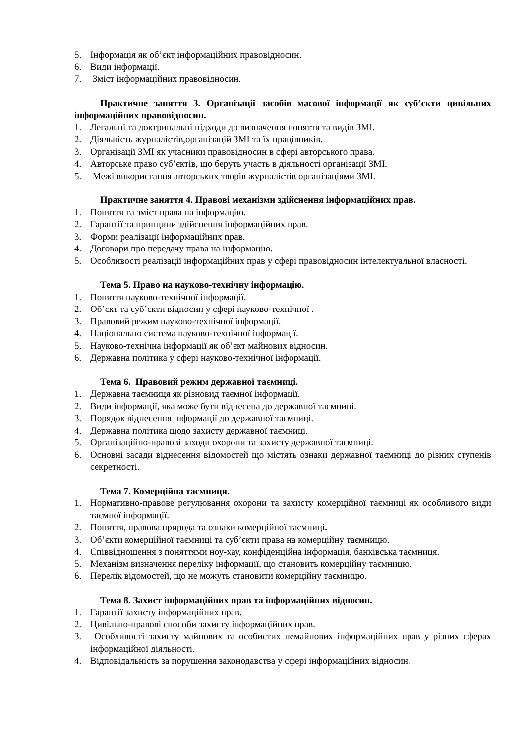5. Інформація як об’єкт інформаційних правовідносин.
6. Види інформації.
7. Зміст інформаційних правовідносин.
Практичне заняття 3. Організації засобів масової інформації як суб’єкти цивільних інформаційних правовідносин.
1. Легальні та доктринальні підходи до визначення поняття та видів ЗМІ.
2. Діяльність журналістів,організацій ЗМІ та їх працівників.
3. Організації ЗМІ як учасники правовідносин в сфері авторського права.
4. Авторське право суб’єктів, що беруть участь в діяльності організації ЗМІ.
5. Межі використання авторських творів журналістів організаціями ЗМІ.
Практичне заняття 4. Правові механізми здійснення інформаційних прав.
1. Поняття та зміст права на інформацію.
2. Гарантії та принципи здійснення інформаційних прав.
3. Форми реалізації інформаційних прав.
4. Договори про передачу права на інформацію.
5. Особливості реалізації інформаційних прав у сфері правовідносин інтелектуальної власності.
Тема 5. Право на науково-технічну інформацію.
1. Поняття науково-технічної інформації.
2. Об’єкт та суб’єкти відносин у сфері науково-технічної .
3. Правовий режим науково-технічної інформації.
4. Національно система науково-технічної інформації.
5. Науково-технічна інформації як об’єкт майнових відносин.
6. Державна політика у сфері науково-технічної інформації.
Тема 6. Правовий режим державної таємниці.
1. Державна таємниця як різновид таємної інформації.
2. Види інформації, яка може бути віднесена до державної таємниці.
3. Порядок віднесення інформації до державної таємниці.
4. Державна політика щодо захисту державної таємниці.
5. Організаційно-правові заходи охорони та захисту державної таємниці.
6. Основні засади віднесення відомостей що містять ознаки державної таємниці до різних ступенів секретності.
Тема 7. Комерційна таємниця.
1. Нормативно-правове регулювання охорони та захисту комерційної таємниці як особливого види таємної інформації.
2. Поняття, правова природа та ознаки комерційної таємниці.
3. Об’єкти комерційної таємниці та суб’єкти права на комерційну таємницю.
4. Співвідношення з поняттями ноу-хау, конфіденційна інформація, банківська таємниця.
5. Механізм визначення переліку інформації, що становить комерційну таємницю.
6. Перелік відомостей, що не можуть становити комерційну таємницю.
Тема 8. Захист інформаційних прав та інформаційних відносин.
1. Гарантії захисту інформаційних прав.
2. Цивільно-правові способи захисту інформаційних прав.
3. Особливості захисту майнових та особистих немайнових інформаційних прав у різних сферах інформаційної діяльності.
4. Відповідальність за порушення законодавства у сфері інформаційних відносин.